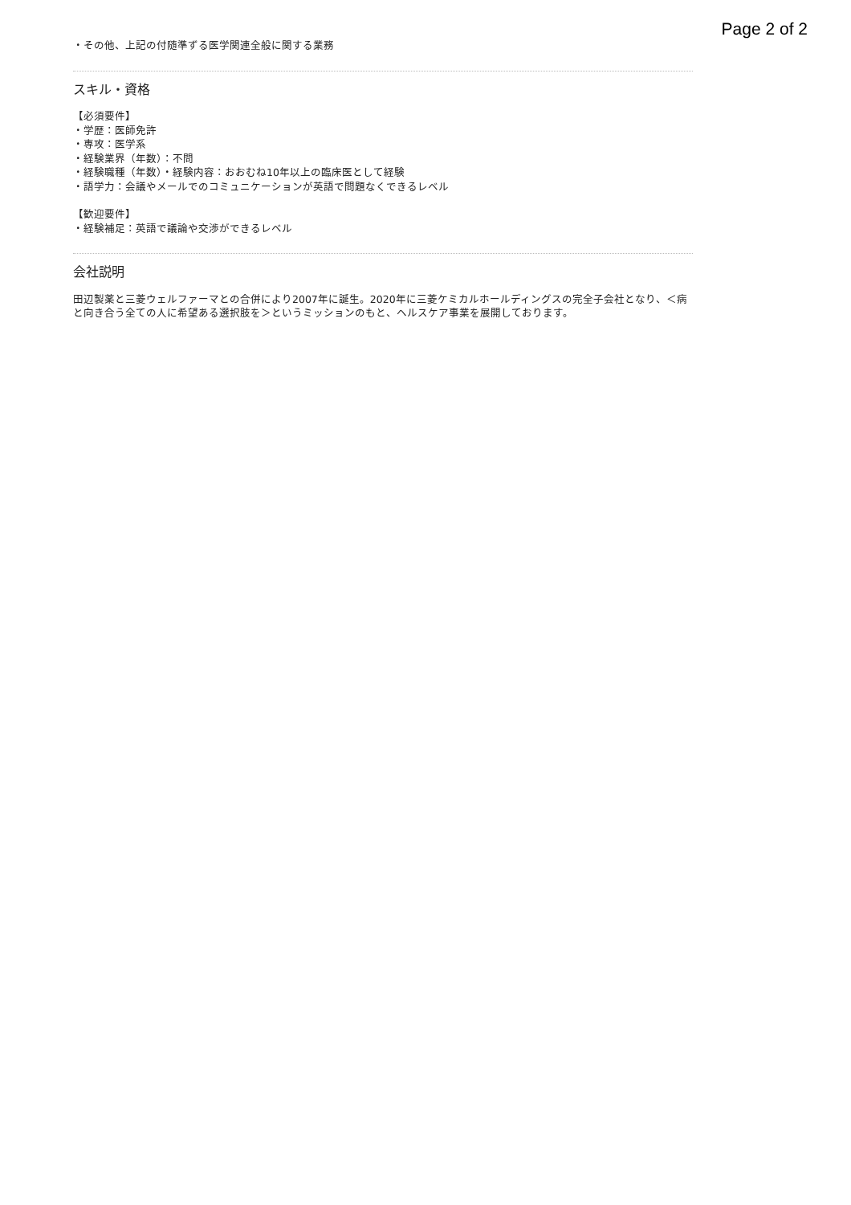Page 2 of 2
・その他、上記の付随準ずる医学関連全般に関する業務
スキル・資格
【必須要件】
・学歴：医師免許
・専攻：医学系
・経験業界（年数）：不問
・経験職種（年数）・経験内容：おおむね10年以上の臨床医として経験
・語学力：会議やメールでのコミュニケーションが英語で問題なくできるレベル
【歓迎要件】
・経験補足：英語で議論や交渉ができるレベル
会社説明
田辺製薬と三菱ウェルファーマとの合併により2007年に誕生。2020年に三菱ケミカルホールディングスの完全子会社となり、＜病と向き合う全ての人に希望ある選択肢を＞というミッションのもと、ヘルスケア事業を展開しております。